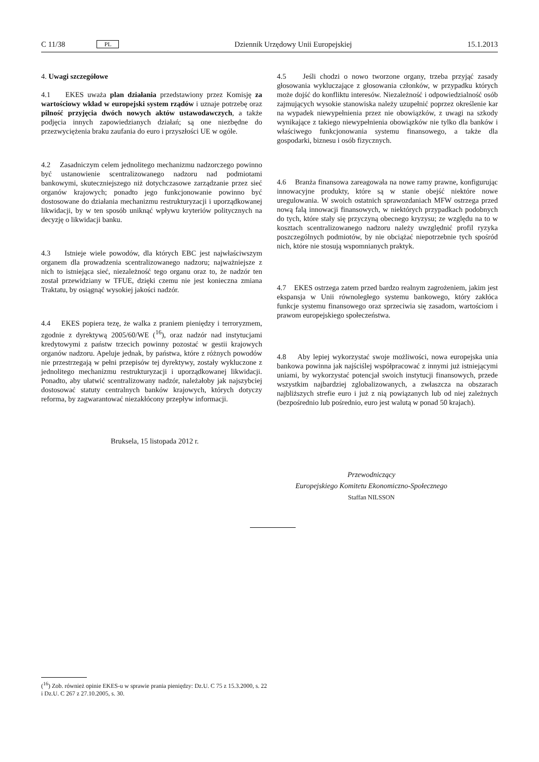C 11/38 PL
Dziennik Urzędowy Unii Europejskiej 15.1.2013
4. Uwagi szczegółowe
4.1 EKES uważa plan działania przedstawiony przez Komisję za wartościowy wkład w europejski system rządów i uznaje potrzebę oraz pilność przyjęcia dwóch nowych aktów ustawodawczych, a także podjęcia innych zapowiedzianych działań; są one niezbędne do przezwyciężenia braku zaufania do euro i przyszłości UE w ogóle.
4.2 Zasadniczym celem jednolitego mechanizmu nadzorczego powinno być ustanowienie scentralizowanego nadzoru nad podmiotami bankowymi, skuteczniejszego niż dotychczasowe zarządzanie przez sieć organów krajowych; ponadto jego funkcjonowanie powinno być dostosowane do działania mechanizmu restrukturyzacji i uporządkowanej likwidacji, by w ten sposób uniknąć wpływu kryteriów politycznych na decyzję o likwidacji banku.
4.3 Istnieje wiele powodów, dla których EBC jest najwłaściwszym organem dla prowadzenia scentralizowanego nadzoru; najważniejsze z nich to istniejąca sieć, niezależność tego organu oraz to, że nadzór ten został przewidziany w TFUE, dzięki czemu nie jest konieczna zmiana Traktatu, by osiągnąć wysokiej jakości nadzór.
4.4 EKES popiera tezę, że walka z praniem pieniędzy i terroryzmem, zgodnie z dyrektywą 2005/60/WE (<sup>16</sup>), oraz nadzór nad instytucjami kredytowymi z państw trzecich powinny pozostać w gestii krajowych organów nadzoru. Apeluje jednak, by państwa, które z różnych powodów nie przestrzegają w pełni przepisów tej dyrektywy, zostały wykluczone z jednolitego mechanizmu restrukturyzacji i uporządkowanej likwidacji. Ponadto, aby ułatwić scentralizowany nadzór, należałoby jak najszybciej dostosować statuty centralnych banków krajowych, których dotyczy reforma, by zagwarantować niezakłócony przepływ informacji.
4.5 Jeśli chodzi o nowo tworzone organy, trzeba przyjąć zasady głosowania wykluczające z głosowania członków, w przypadku których może dojść do konfliktu interesów. Niezależność i odpowiedzialność osób zajmujących wysokie stanowiska należy uzupełnić poprzez określenie kar na wypadek niewypełnienia przez nie obowiązków, z uwagi na szkody wynikające z takiego niewypełnienia obowiązków nie tylko dla banków i właściwego funkcjonowania systemu finansowego, a także dla gospodarki, biznesu i osób fizycznych.
4.6 Branża finansowa zareagowała na nowe ramy prawne, konfigurując innowacyjne produkty, które są w stanie obejść niektóre nowe uregulowania. W swoich ostatnich sprawozdaniach MFW ostrzega przed nową falą innowacji finansowych, w niektórych przypadkach podobnych do tych, które stały się przyczyną obecnego kryzysu; ze względu na to w kosztach scentralizowanego nadzoru należy uwzględnić profil ryzyka poszczególnych podmiotów, by nie obciążać niepotrzebnie tych spośród nich, które nie stosują wspomnianych praktyk.
4.7 EKES ostrzega zatem przed bardzo realnym zagrożeniem, jakim jest ekspansja w Unii równoległego systemu bankowego, który zakłóca funkcje systemu finansowego oraz sprzeciwia się zasadom, wartościom i prawom europejskiego społeczeństwa.
4.8 Aby lepiej wykorzystać swoje możliwości, nowa europejska unia bankowa powinna jak najściślej współpracować z innymi już istniejącymi uniami, by wykorzystać potencjał swoich instytucji finansowych, przede wszystkim najbardziej zglobalizowanych, a zwłaszcza na obszarach najbliższych strefie euro i już z nią powiązanych lub od niej zależnych (bezpośrednio lub pośrednio, euro jest walutą w ponad 50 krajach).
Bruksela, 15 listopada 2012 r.
Przewodniczący
Europejskiego Komitetu Ekonomiczno-Społecznego
Staffan NILSSON
(<sup>16</sup>) Zob. również opinie EKES-u w sprawie prania pieniędzy: Dz.U. C 75 z 15.3.2000, s. 22 i Dz.U. C 267 z 27.10.2005, s. 30.